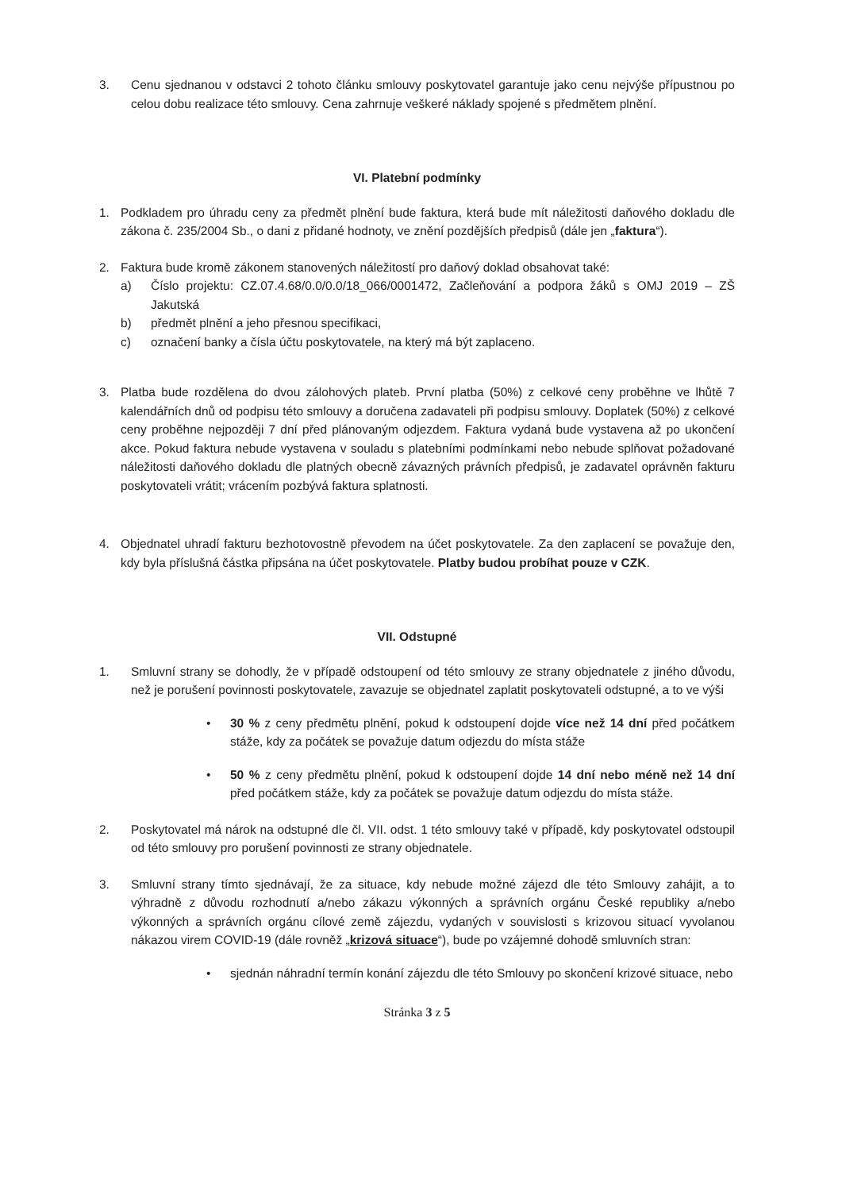3. Cenu sjednanou v odstavci 2 tohoto článku smlouvy poskytovatel garantuje jako cenu nejvýše přípustnou po celou dobu realizace této smlouvy. Cena zahrnuje veškeré náklady spojené s předmětem plnění.
VI. Platební podmínky
1. Podkladem pro úhradu ceny za předmět plnění bude faktura, která bude mít náležitosti daňového dokladu dle zákona č. 235/2004 Sb., o dani z přidané hodnoty, ve znění pozdějších předpisů (dále jen „faktura“).
2. Faktura bude kromě zákonem stanovených náležitostí pro daňový doklad obsahovat také:
a) Číslo projektu: CZ.07.4.68/0.0/0.0/18_066/0001472, Začleňování a podpora žáků s OMJ 2019 – ZŠ Jakutská
b) předmět plnění a jeho přesnou specifikaci,
c) označení banky a čísla účtu poskytovatele, na který má být zaplaceno.
3. Platba bude rozdělena do dvou zálohových plateb. První platba (50%) z celkové ceny proběhne ve lhůtě 7 kalendářních dnů od podpisu této smlouvy a doručena zadavateli při podpisu smlouvy. Doplatek (50%) z celkové ceny proběhne nejpozději 7 dní před plánovaným odjezdem. Faktura vydaná bude vystavena až po ukončení akce. Pokud faktura nebude vystavena v souladu s platebními podmínkami nebo nebude splňovat požadované náležitosti daňového dokladu dle platných obecně závazných právních předpisů, je zadavatel oprávněn fakturu poskytovateli vrátit; vrácením pozbývá faktura splatnosti.
4. Objednatel uhradí fakturu bezhotovostně převodem na účet poskytovatele. Za den zaplacení se považuje den, kdy byla příslušná částka připsána na účet poskytovatele. Platby budou probíhat pouze v CZK.
VII. Odstupné
1. Smluvní strany se dohodly, že v případě odstoupení od této smlouvy ze strany objednatele z jiného důvodu, než je porušení povinnosti poskytovatele, zavazuje se objednatel zaplatit poskytovateli odstupné, a to ve výši
• 30 % z ceny předmětu plnění, pokud k odstoupení dojde více než 14 dní před počátkem stáže, kdy za počátek se považuje datum odjezdu do místa stáže
• 50 % z ceny předmětu plnění, pokud k odstoupení dojde 14 dní nebo méně než 14 dní před počátkem stáže, kdy za počátek se považuje datum odjezdu do místa stáže.
2. Poskytovatel má nárok na odstupné dle čl. VII. odst. 1 této smlouvy také v případě, kdy poskytovatel odstoupil od této smlouvy pro porušení povinnosti ze strany objednatele.
3. Smluvní strany tímto sjednávají, že za situace, kdy nebude možné zájezd dle této Smlouvy zahájit, a to výhradně z důvodu rozhodnutí a/nebo zákazu výkonných a správních orgánu České republiky a/nebo výkonných a správních orgánu cílové země zájezdu, vydaných v souvislosti s krizovou situací vyvolanou nákazou virem COVID-19 (dále rovněž „krizová situace“), bude po vzájemné dohodě smluvních stran:
• sjednán náhradní termín konání zájezdu dle této Smlouvy po skončení krizové situace, nebo
Stránka 3 z 5